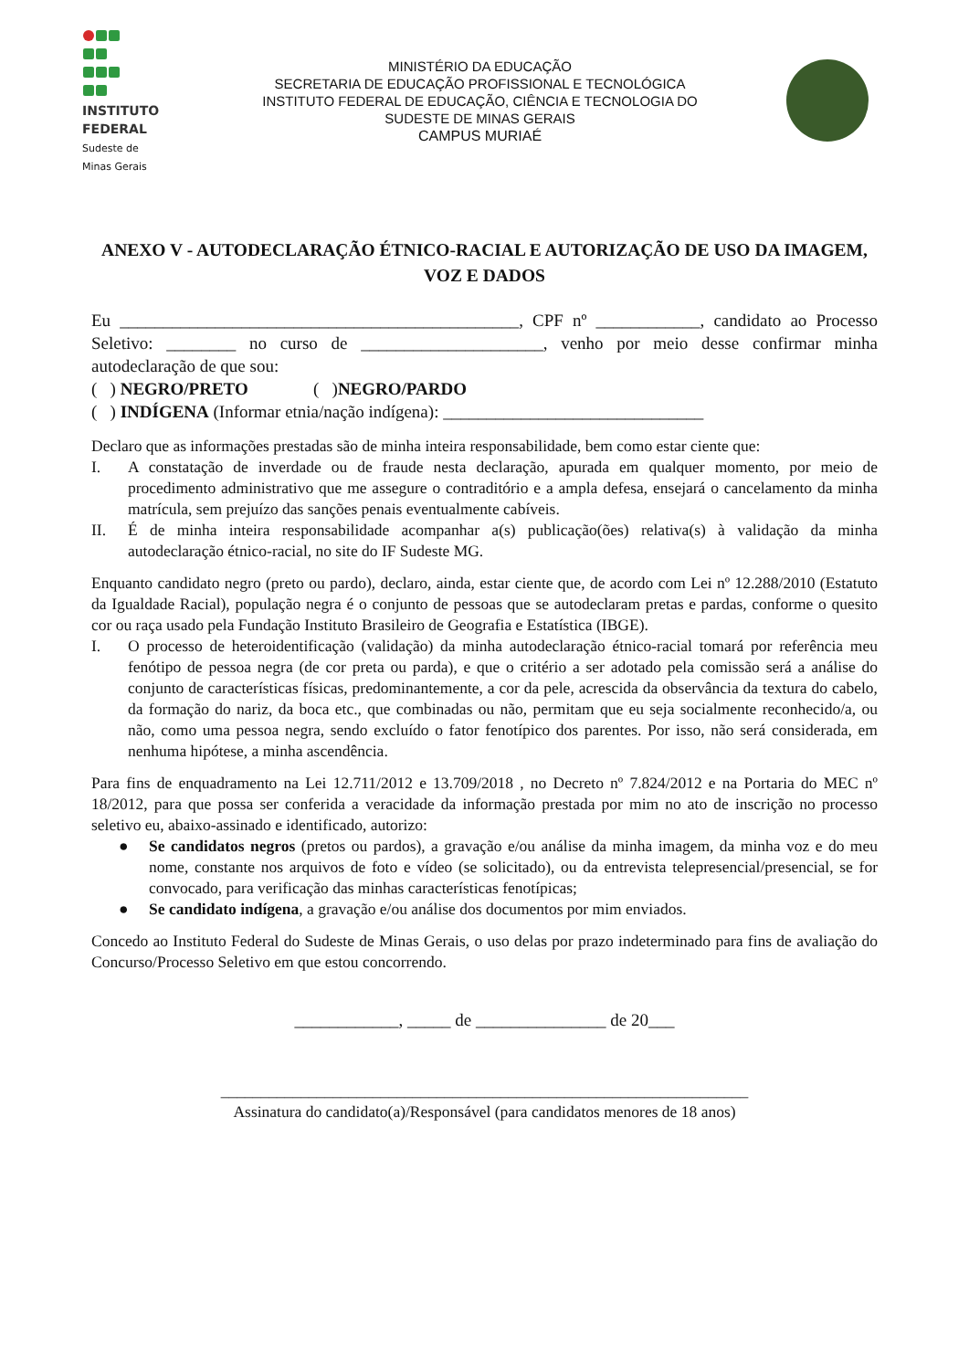INSTITUTO
FEDERAL
Sudeste de
Minas Gerais
MINISTÉRIO DA EDUCAÇÃO
SECRETARIA DE EDUCAÇÃO PROFISSIONAL E TECNOLÓGICA
INSTITUTO FEDERAL DE EDUCAÇÃO, CIÊNCIA E TECNOLOGIA DO
SUDESTE DE MINAS GERAIS
CAMPUS MURIAÉ
ANEXO V - AUTODECLARAÇÃO ÉTNICO-RACIAL E AUTORIZAÇÃO DE USO DA IMAGEM, VOZ E DADOS
Eu ______________________________________________, CPF nº ____________, candidato ao Processo Seletivo: ________ no curso de _____________________, venho por meio desse confirmar minha autodeclaração de que sou:
( ) NEGRO/PRETO ( )NEGRO/PARDO
( ) INDÍGENA (Informar etnia/nação indígena): ______________________________
Declaro que as informações prestadas são de minha inteira responsabilidade, bem como estar ciente que:
I. A constatação de inverdade ou de fraude nesta declaração, apurada em qualquer momento, por meio de procedimento administrativo que me assegure o contraditório e a ampla defesa, ensejará o cancelamento da minha matrícula, sem prejuízo das sanções penais eventualmente cabíveis.
II. É de minha inteira responsabilidade acompanhar a(s) publicação(ões) relativa(s) à validação da minha autodeclaração étnico-racial, no site do IF Sudeste MG.
Enquanto candidato negro (preto ou pardo), declaro, ainda, estar ciente que, de acordo com Lei nº 12.288/2010 (Estatuto da Igualdade Racial), população negra é o conjunto de pessoas que se autodeclaram pretas e pardas, conforme o quesito cor ou raça usado pela Fundação Instituto Brasileiro de Geografia e Estatística (IBGE).
I. O processo de heteroidentificação (validação) da minha autodeclaração étnico-racial tomará por referência meu fenótipo de pessoa negra (de cor preta ou parda), e que o critério a ser adotado pela comissão será a análise do conjunto de características físicas, predominantemente, a cor da pele, acrescida da observância da textura do cabelo, da formação do nariz, da boca etc., que combinadas ou não, permitam que eu seja socialmente reconhecido/a, ou não, como uma pessoa negra, sendo excluído o fator fenotípico dos parentes. Por isso, não será considerada, em nenhuma hipótese, a minha ascendência.
Para fins de enquadramento na Lei 12.711/2012 e 13.709/2018 , no Decreto nº 7.824/2012 e na Portaria do MEC nº 18/2012, para que possa ser conferida a veracidade da informação prestada por mim no ato de inscrição no processo seletivo eu, abaixo-assinado e identificado, autorizo:
● Se candidatos negros (pretos ou pardos), a gravação e/ou análise da minha imagem, da minha voz e do meu nome, constante nos arquivos de foto e vídeo (se solicitado), ou da entrevista telepresencial/presencial, se for convocado, para verificação das minhas características fenotípicas;
● Se candidato indígena, a gravação e/ou análise dos documentos por mim enviados.
Concedo ao Instituto Federal do Sudeste de Minas Gerais, o uso delas por prazo indeterminado para fins de avaliação do Concurso/Processo Seletivo em que estou concorrendo.
____________, _____ de _______________ de 20___
__________________________________________________________________
Assinatura do candidato(a)/Responsável (para candidatos menores de 18 anos)